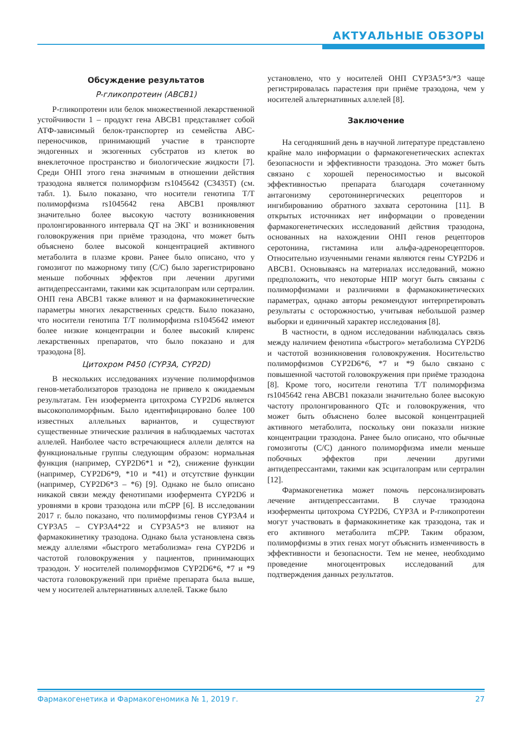АКТУАЛЬНЫЕ ОБЗОРЫ
Обсуждение результатов
P-гликопротеин (ABCB1)
Р-гликопротеин или белок множественной лекарственной устойчивости 1 – продукт гена ABCB1 представляет собой АТФ-зависимый белок-транспортер из семейства ABC-переносчиков, принимающий участие в транспорте эндогенных и экзогенных субстратов из клеток во внеклеточное пространство и биологические жидкости [7]. Среди ОНП этого гена значимым в отношении действия тразодона является полиморфизм rs1045642 (C3435T) (см. табл. 1). Было показано, что носители генотипа T/T полиморфизма rs1045642 гена ABCB1 проявляют значительно более высокую частоту возникновения пролонгированного интервала QT на ЭКГ и возникновения головокружения при приёме тразодона, что может быть объяснено более высокой концентрацией активного метаболита в плазме крови. Ранее было описано, что у гомозигот по мажорному типу (C/C) было зарегистрировано меньше побочных эффектов при лечении другими антидепрессантами, такими как эсциталопрам или сертралин. ОНП гена ABCB1 также влияют и на фармакокинетические параметры многих лекарственных средств. Было показано, что носители генотипа T/T полиморфизма rs1045642 имеют более низкие концентрации и более высокий клиренс лекарственных препаратов, что было показано и для тразодона [8].
Цитохром P450 (CYP3A, CYP2D)
В нескольких исследованиях изучение полиморфизмов генов-метаболизаторов тразодона не привело к ожидаемым результатам. Ген изофермента цитохрома CYP2D6 является высокополиморфным. Было идентифицировано более 100 известных аллельных вариантов, и существуют существенные этнические различия в наблюдаемых частотах аллелей. Наиболее часто встречающиеся аллели делятся на функциональные группы следующим образом: нормальная функция (например, CYP2D6*1 и *2), снижение функции (например, CYP2D6*9, *10 и *41) и отсутствие функции (например, CYP2D6*3 – *6) [9]. Однако не было описано никакой связи между фенотипами изофермента CYP2D6 и уровнями в крови тразодона или mCPP [6]. В исследовании 2017 г. было показано, что полиморфизмы генов CYP3A4 и CYP3A5 – CYP3A4*22 и CYP3A5*3 не влияют на фармакокинетику тразодона. Однако была установлена связь между аллелями «быстрого метаболизма» гена CYP2D6 и частотой головокружения у пациентов, принимающих тразодон. У носителей полиморфизмов CYP2D6*6, *7 и *9 частота головокружений при приёме препарата была выше, чем у носителей альтернативных аллелей. Также было
установлено, что у носителей ОНП CYP3A5*3/*3 чаще регистрировалась парастезия при приёме тразодона, чем у носителей альтернативных аллелей [8].
Заключение
На сегодняшний день в научной литературе представлено крайне мало информации о фармакогенетических аспектах безопасности и эффективности тразодона. Это может быть связано с хорошей переносимостью и высокой эффективностью препарата благодаря сочетанному антагонизму серотонинергических рецепторов и ингибированию обратного захвата серотонина [11]. В открытых источниках нет информации о проведении фармакогенетических исследований действия тразодона, основанных на нахождении ОНП генов рецепторов серотонина, гистамина или альфа-адренорецепторов. Относительно изученными генами являются гены CYP2D6 и ABCB1. Основываясь на материалах исследований, можно предположить, что некоторые НПР могут быть связаны с полиморфизмами и различиями в фармакокинетических параметрах, однако авторы рекомендуют интерпретировать результаты с осторожностью, учитывая небольшой размер выборки и единичный характер исследования [8].
В частности, в одном исследовании наблюдалась связь между наличием фенотипа «быстрого» метаболизма CYP2D6 и частотой возникновения головокружения. Носительство полиморфизмов CYP2D6*6, *7 и *9 было связано с повышенной частотой головокружения при приёме тразодона [8]. Кроме того, носители генотипа T/T полиморфизма rs1045642 гена ABCB1 показали значительно более высокую частоту пролонгированного QTc и головокружения, что может быть объяснено более высокой концентрацией активного метаболита, поскольку они показали низкие концентрации тразодона. Ранее было описано, что обычные гомозиготы (C/C) данного полиморфизма имели меньше побочных эффектов при лечении другими антидепрессантами, такими как эсциталопрам или сертралин [12].
Фармакогенетика может помочь персонализировать лечение антидепрессантами. В случае тразодона изоферменты цитохрома CYP2D6, CYP3A и P-гликопротеин могут участвовать в фармакокинетике как тразодона, так и его активного метаболита mCPP. Таким образом, полиморфизмы в этих генах могут объяснить изменчивость в эффективности и безопасности. Тем не менее, необходимо проведение многоцентровых исследований для подтверждения данных результатов.
Фармакогенетика и Фармакогеномика № 1, 2019 г. 27